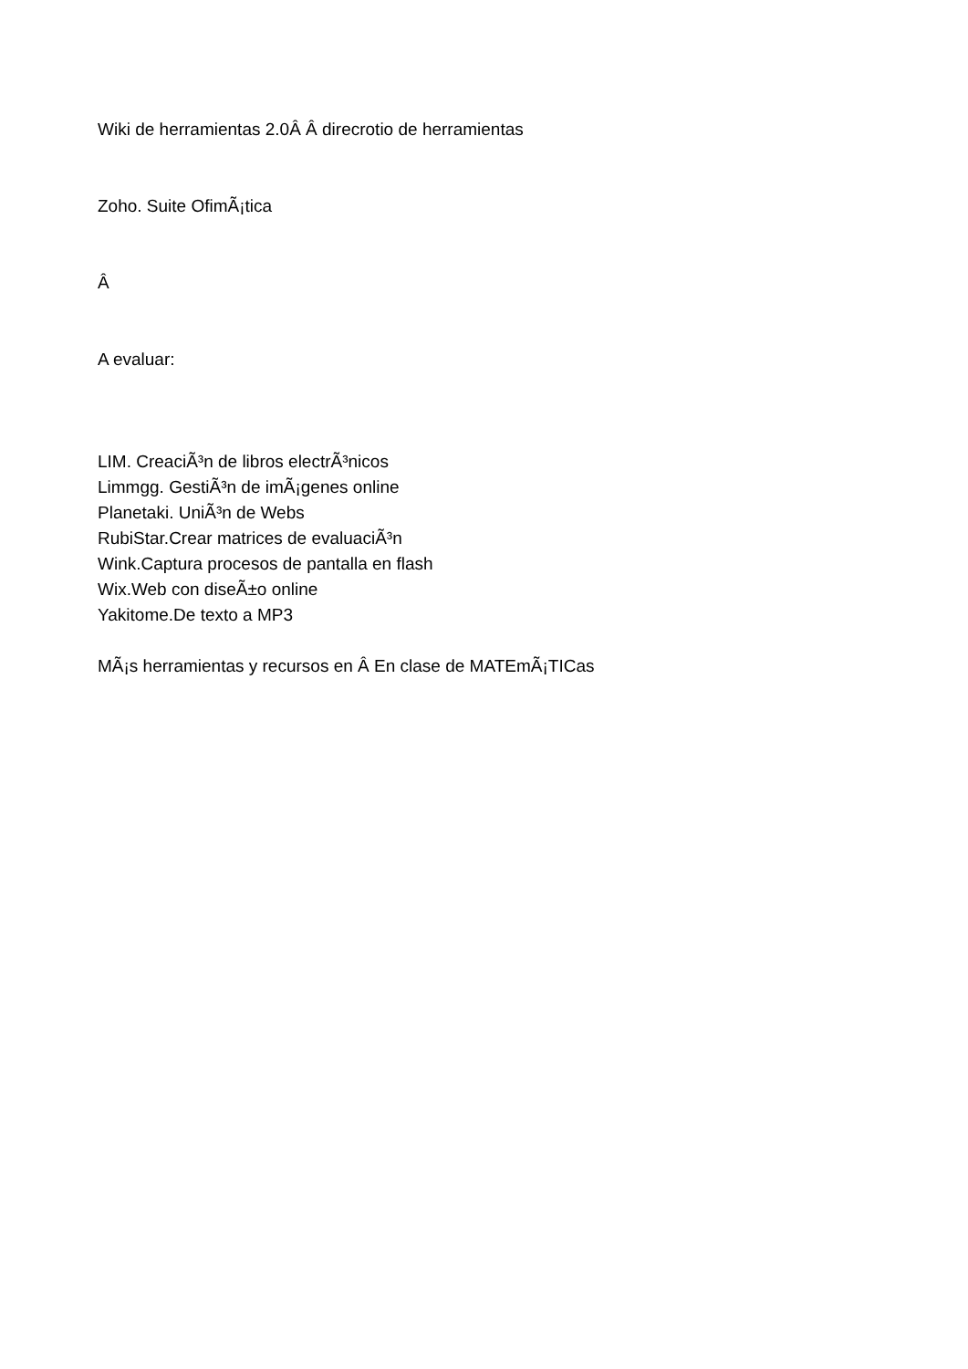Wiki de herramientas 2.0Â Â direcrotio de herramientas
Zoho. Suite OfimÃ¡tica
Â
A evaluar:
LIM. CreaciÃ³n de libros electrÃ³nicos
Limmgg. GestiÃ³n de imÃ¡genes online
Planetaki. UniÃ³n de Webs
RubiStar.Crear matrices de evaluaciÃ³n
Wink.Captura procesos de pantalla en flash
Wix.Web con diseÃ±o online
Yakitome.De texto a MP3
MÃ¡s herramientas y recursos en Â En clase de MATEmÃ¡TICas